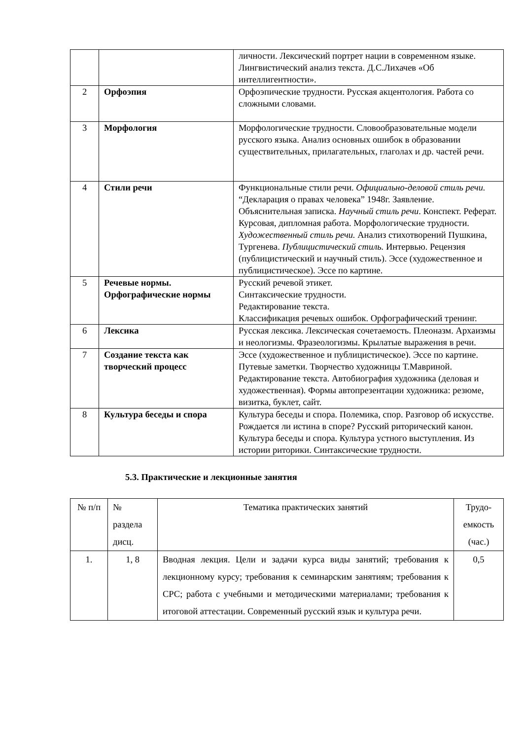| | | личности. Лексический портрет нации в современном языке. Лингвистический анализ текста. Д.С.Лихачев «Об интеллигентности». |
| 2 | Орфоэпия | Орфоэпические трудности. Русская акцентология. Работа со сложными словами. |
| 3 | Морфология | Морфологические трудности. Словообразовательные модели русского языка. Анализ основных ошибок в образовании существительных, прилагательных, глаголах и др. частей речи. |
| 4 | Стили речи | Функциональные стили речи. Официально-деловой стиль речи. “Декларация о правах человека” 1948г. Заявление. Объяснительная записка. Научный стиль речи . Конспект. Реферат. Курсовая, дипломная работа. Морфологические трудности. Художественный стиль речи. Анализ стихотворений Пушкина, Тургенева. Публицистический стиль. Интервью. Рецензия (публицистический и научный стиль). Эссе (художественное и публицистическое). Эссе по картине. |
| 5 | Речевые нормы. Орфографические нормы | Русский речевой этикет. Синтаксические трудности. Редактирование текста. Классификация речевых ошибок. Орфографический тренинг. |
| 6 | Лексика | Русская лексика. Лексическая сочетаемость. Плеоназм. Архаизмы и неологизмы. Фразеологизмы. Крылатые выражения в речи. |
| 7 | Создание текста как творческий процесс | Эссе (художественное и публицистическое). Эссе по картине. Путевые заметки. Творчество художницы Т.Мавриной. Редактирование текста. Автобиография художника (деловая и художественная). Формы автопрезентации художника: резюме, визитка, буклет, сайт. |
| 8 | Культура беседы и спора | Культура беседы и спора. Полемика, спор. Разговор об искусстве. Рождается ли истина в споре? Русский риторический канон. Культура беседы и спора. Культура устного выступления. Из истории риторики. Синтаксические трудности. |
5.3. Практические и лекционные занятия
| № п/п | № раздела дисц. | Тематика практических занятий | Трудо-емкость (час.) |
| --- | --- | --- | --- |
| 1. | 1, 8 | Вводная лекция. Цели и задачи курса виды занятий; требования к лекционному курсу; требования к семинарским занятиям; требования к СРС; работа с учебными и методическими материалами; требования к итоговой аттестации. Современный русский язык и культура речи. | 0,5 |